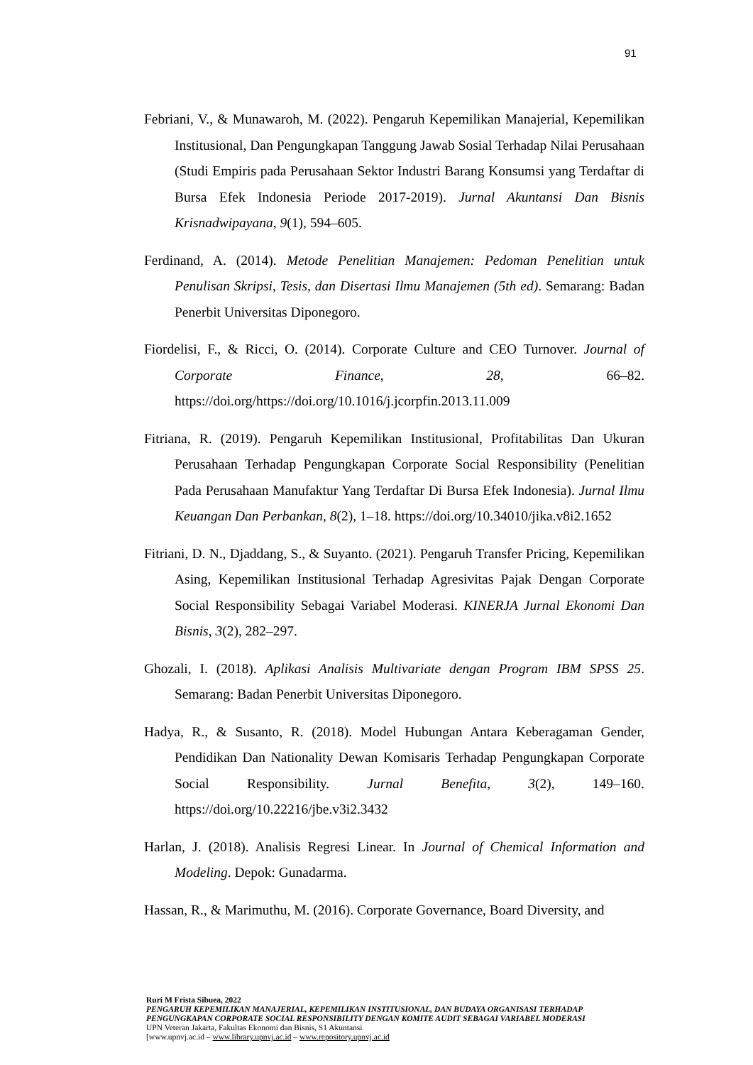91
Febriani, V., & Munawaroh, M. (2022). Pengaruh Kepemilikan Manajerial, Kepemilikan Institusional, Dan Pengungkapan Tanggung Jawab Sosial Terhadap Nilai Perusahaan (Studi Empiris pada Perusahaan Sektor Industri Barang Konsumsi yang Terdaftar di Bursa Efek Indonesia Periode 2017-2019). Jurnal Akuntansi Dan Bisnis Krisnadwipayana, 9(1), 594–605.
Ferdinand, A. (2014). Metode Penelitian Manajemen: Pedoman Penelitian untuk Penulisan Skripsi, Tesis, dan Disertasi Ilmu Manajemen (5th ed). Semarang: Badan Penerbit Universitas Diponegoro.
Fiordelisi, F., & Ricci, O. (2014). Corporate Culture and CEO Turnover. Journal of Corporate Finance, 28, 66–82. https://doi.org/https://doi.org/10.1016/j.jcorpfin.2013.11.009
Fitriana, R. (2019). Pengaruh Kepemilikan Institusional, Profitabilitas Dan Ukuran Perusahaan Terhadap Pengungkapan Corporate Social Responsibility (Penelitian Pada Perusahaan Manufaktur Yang Terdaftar Di Bursa Efek Indonesia). Jurnal Ilmu Keuangan Dan Perbankan, 8(2), 1–18. https://doi.org/10.34010/jika.v8i2.1652
Fitriani, D. N., Djaddang, S., & Suyanto. (2021). Pengaruh Transfer Pricing, Kepemilikan Asing, Kepemilikan Institusional Terhadap Agresivitas Pajak Dengan Corporate Social Responsibility Sebagai Variabel Moderasi. KINERJA Jurnal Ekonomi Dan Bisnis, 3(2), 282–297.
Ghozali, I. (2018). Aplikasi Analisis Multivariate dengan Program IBM SPSS 25. Semarang: Badan Penerbit Universitas Diponegoro.
Hadya, R., & Susanto, R. (2018). Model Hubungan Antara Keberagaman Gender, Pendidikan Dan Nationality Dewan Komisaris Terhadap Pengungkapan Corporate Social Responsibility. Jurnal Benefita, 3(2), 149–160. https://doi.org/10.22216/jbe.v3i2.3432
Harlan, J. (2018). Analisis Regresi Linear. In Journal of Chemical Information and Modeling. Depok: Gunadarma.
Hassan, R., & Marimuthu, M. (2016). Corporate Governance, Board Diversity, and
Ruri M Frista Sibuea, 2022
PENGARUH KEPEMILIKAN MANAJERIAL, KEPEMILIKAN INSTITUSIONAL, DAN BUDAYA ORGANISASI TERHADAP PENGUNGKAPAN CORPORATE SOCIAL RESPONSIBILITY DENGAN KOMITE AUDIT SEBAGAI VARIABEL MODERASI
UPN Veteran Jakarta, Fakultas Ekonomi dan Bisnis, S1 Akuntansi
[www.upnvj.ac.id – www.library.upnvj.ac.id – www.repository.upnvj.ac.id